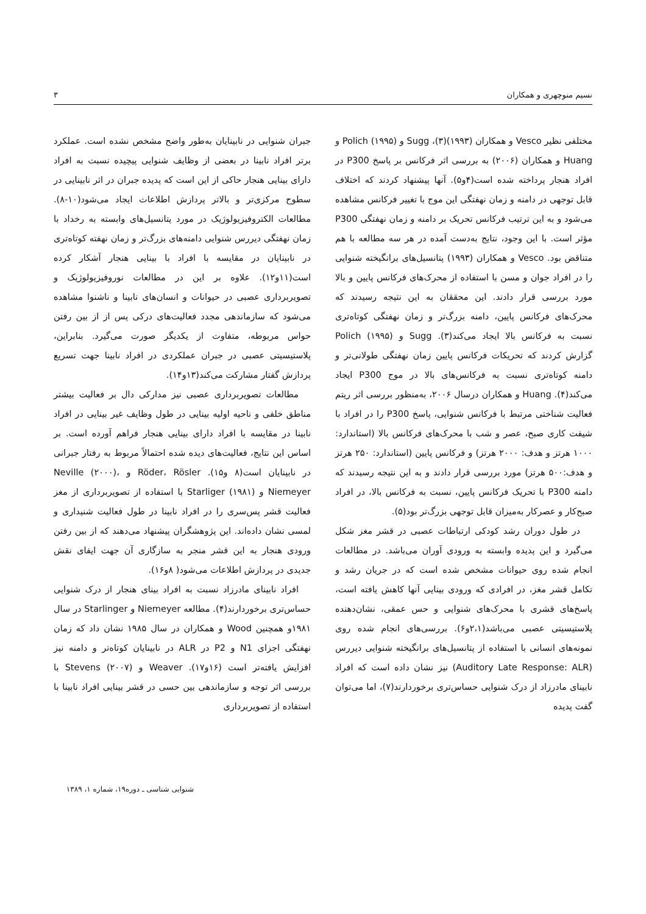نسیم منوچهری و همکاران ۳
مختلفی نظیر Vesco و همکاران (۱۹۹۳)(۳)، Sugg و Polich (۱۹۹۵) و Huang و همکاران (۲۰۰۶) به بررسی اثر فرکانس بر پاسخ P300 در افراد هنجار پرداخته شده است(۴و۵). آنها پیشنهاد کردند که اختلاف قابل توجهی در دامنه و زمان نهفتگی این موج با تغییر فرکانس مشاهده می‌شود و به این ترتیب فرکانس تحریک بر دامنه و زمان نهفتگی P300 مؤثر است. با این وجود، نتایج به‌دست آمده در هر سه مطالعه با هم متناقض بود. Vesco و همکاران (۱۹۹۳) پتانسیل‌های برانگیخته شنوایی را در افراد جوان و مسن با استفاده از محرک‌های فرکانس پایین و بالا مورد بررسی قرار دادند. این محققان به این نتیجه رسیدند که محرک‌های فرکانس پایین، دامنه بزرگ‌تر و زمان نهفتگی کوتاه‌تری نسبت به فرکانس بالا ایجاد می‌کند(۳). Sugg و Polich (۱۹۹۵) گزارش کردند که تحریکات فرکانس پایین زمان نهفتگی طولانی‌تر و دامنه کوتاه‌تری نسبت به فرکانس‌های بالا در موج P300 ایجاد می‌کند(۴). Huang و همکاران درسال ۲۰۰۶، به‌منظور بررسی اثر ریتم فعالیت شناختی مرتبط با فرکانس شنوایی، پاسخ P300 را در افراد با شیفت کاری صبح، عصر و شب با محرک‌های فرکانس بالا (استاندارد: ۱۰۰۰ هرتز و هدف: ۲۰۰۰ هرتز) و فرکانس پایین (استاندارد: ۲۵۰ هرتز و هدف:۵۰۰ هرتز) مورد بررسی قرار دادند و به این نتیجه رسیدند که دامنه P300 با تحریک فرکانس پایین، نسبت به فرکانس بالا، در افراد صبح‌کار و عصرکار به‌میزان قابل توجهی بزرگ‌تر بود(۵).
در طول دوران رشد کودکی ارتباطات عصبی در قشر مغز شکل می‌گیرد و این پدیده وابسته به ورودی آوران می‌باشد. در مطالعات انجام شده روی حیوانات مشخص شده است که در جریان رشد و تکامل قشر مغز، در افرادی که ورودی بینایی آنها کاهش یافته است، پاسخ‌های قشری با محرک‌های شنوایی و حس عمقی، نشان‌دهنده پلاستیسیتی عصبی می‌باشد(۲،۱و۶). بررسی‌های انجام شده روی نمونه‌های انسانی با استفاده از پتانسیل‌های برانگیخته شنوایی دیررس (Auditory Late Response: ALR) نیز نشان داده است که افراد نابینای مادرزاد از درک شنوایی حساس‌تری برخوردارند(۷)، اما می‌توان گفت پدیده
جبران شنوایی در نابینایان به‌طور واضح مشخص نشده است. عملکرد برتر افراد نابینا در بعضی از وظایف شنوایی پیچیده نسبت به افراد دارای بینایی هنجار حاکی از این است که پدیده جبران در اثر نابینایی در سطوح مرکزی‌تر و بالاتر پردازش اطلاعات ایجاد می‌شود(۱۰-۸). مطالعات الکتروفیزیولوژیک در مورد پتانسیل‌های وابسته به رخداد با زمان نهفتگی دیررس شنوایی دامنه‌های بزرگ‌تر و زمان نهفته کوتاه‌تری در نابینایان در مقایسه با افراد با بینایی هنجار آشکار کرده است(۱۱و۱۲). علاوه بر این در مطالعات نوروفیزیولوژیک و تصویربرداری عصبی در حیوانات و انسان‌های نابینا و ناشنوا مشاهده می‌شود که سازماندهی مجدد فعالیت‌های درکی پس از از بین رفتن حواس مربوطه، متفاوت از یکدیگر صورت می‌گیرد. بنابراین، پلاستیسیتی عصبی در جبران عملکردی در افراد نابینا جهت تسریع پردازش گفتار مشارکت می‌کند(۱۳و۱۴).
مطالعات تصویربرداری عصبی نیز مدارکی دال بر فعالیت بیشتر مناطق خلفی و ناحیه اولیه بینایی در طول وظایف غیر بینایی در افراد نابینا در مقایسه با افراد دارای بینایی هنجار فراهم آورده است. بر اساس این نتایج، فعالیت‌های دیده شده احتمالاً مربوط به رفتار جبرانی در نابینایان است(۸ و۱۵). Röder، Rösler و Neville (۲۰۰۰)، Niemeyer و Starliger (۱۹۸۱) با استفاده از تصویربرداری از مغز فعالیت قشر پس‌سری را در افراد نابینا در طول فعالیت شنیداری و لمسی نشان داده‌اند. این پژوهشگران پیشنهاد می‌دهند که از بین رفتن ورودی هنجار به این قشر منجر به سازگاری آن جهت ایفای نقش جدیدی در پردازش اطلاعات می‌شود( ۸و۱۶).
افراد نابینای مادرزاد نسبت به افراد بینای هنجار از درک شنوایی حساس‌تری برخوردارند(۴). مطالعه Niemeyer و Starlinger در سال ۱۹۸۱و همچنین Wood و همکاران در سال ۱۹۸۵ نشان داد که زمان نهفتگی اجزای N1 و P2 در ALR در نابینایان کوتاه‌تر و دامنه نیز افزایش یافته‌تر است (۱۶و۱۷). Weaver و Stevens (۲۰۰۷) با بررسی اثر توجه و سازماندهی بین حسی در قشر بینایی افراد نابینا با استفاده از تصویربرداری
شنوایی شناسی ـ دوره۱۹، شماره ۱، ۱۳۸۹